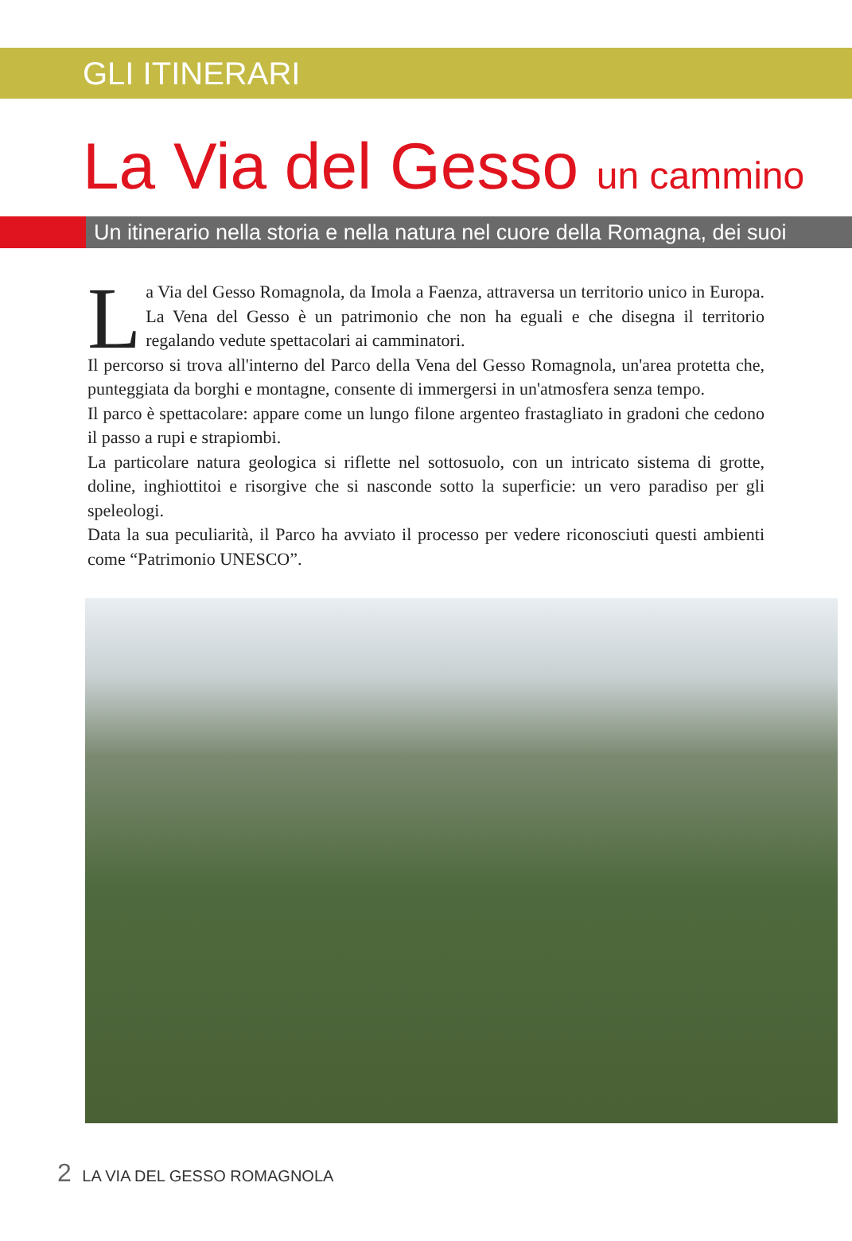GLI ITINERARI
La Via del Gesso un cammino
Un itinerario nella storia e nella natura nel cuore della Romagna, dei suoi
La Via del Gesso Romagnola, da Imola a Faenza, attraversa un territorio unico in Europa. La Vena del Gesso è un patrimonio che non ha eguali e che disegna il territorio regalando vedute spettacolari ai camminatori.
Il percorso si trova all'interno del Parco della Vena del Gesso Romagnola, un'area protetta che, punteggiata da borghi e montagne, consente di immergersi in un'atmosfera senza tempo.
Il parco è spettacolare: appare come un lungo filone argenteo frastagliato in gradoni che cedono il passo a rupi e strapiombi.
La particolare natura geologica si riflette nel sottosuolo, con un intricato sistema di grotte, doline, inghiottitoi e risorgive che si nasconde sotto la superficie: un vero paradiso per gli speleologi.
Data la sua peculiarità, il Parco ha avviato il processo per vedere riconosciuti questi ambienti come “Patrimonio UNESCO”.
2 LA VIA DEL GESSO ROMAGNOLA